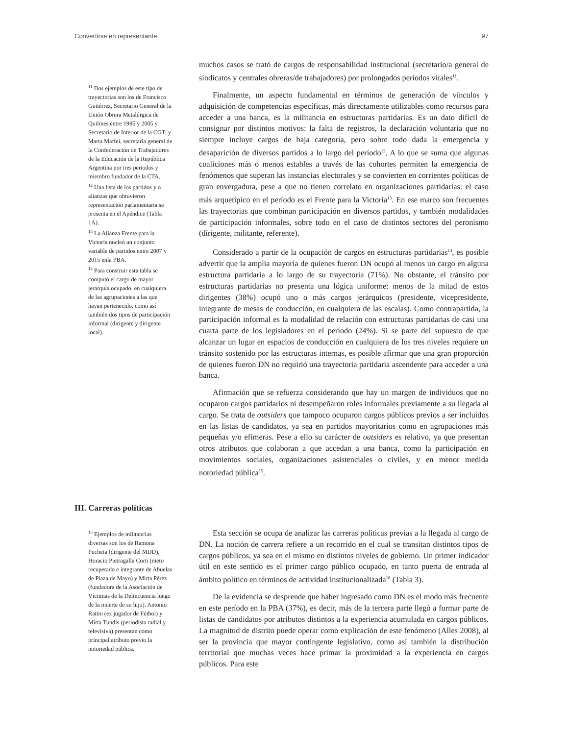Convertirse en representante 97
<sup>11</sup> Dos ejemplos de este tipo de trayectorias son los de Francisco Gutiérrez, Secretario General de la Unión Obrera Metalúrgica de Quilmes entre 1985 y 2005 y Secretario de Interior de la CGT; y Marta Maffei, secretaria general de la Confederación de Trabajadores de la Educación de la República Argentina por tres periodos y miembro fundador de la CTA.
<sup>12</sup> Una lista de los partidos y o alianzas que obtuvieron representación parlamentaria se presenta en el Apéndice (Tabla 1A).
<sup>13</sup> La Alianza Frente para la Victoria nucleó un conjunto variable de partidos entre 2007 y 2015 enla PBA.
<sup>14</sup> Para construir esta tabla se computó el cargo de mayor jerarquía ocupado, en cualquiera de las agrupaciones a las que hayan pertenecido, como así también dos tipos de participación informal (dirigente y dirigente local).
muchos casos se trató de cargos de responsabilidad institucional (secretario/a general de sindicatos y centrales obreras/de trabajadores) por prolongados períodos vitales<sup>11</sup>.
Finalmente, un aspecto fundamental en términos de generación de vínculos y adquisición de competencias específicas, más directamente utilizables como recursos para acceder a una banca, es la militancia en estructuras partidarias. Es un dato difícil de consignar por distintos motivos: la falta de registros, la declaración voluntaria que no siempre incluye cargos de baja categoría, pero sobre todo dada la emergencia y desaparición de diversos partidos a lo largo del período<sup>12</sup>. A lo que se suma que algunas coaliciones más o menos estables a través de las cohortes permiten la emergencia de fenómenos que superan las instancias electorales y se convierten en corrientes políticas de gran envergadura, pese a que no tienen correlato en organizaciones partidarias: el caso más arquetípico en el período es el Frente para la Victoria<sup>13</sup>. En ese marco son frecuentes las trayectorias que combinan participación en diversos partidos, y también modalidades de participación informales, sobre todo en el caso de distintos sectores del peronismo (dirigente, militante, referente).
Considerado a partir de la ocupación de cargos en estructuras partidarias<sup>14</sup>, es posible advertir que la amplia mayoría de quienes fueron DN ocupó al menos un cargo en alguna estructura partidaria a lo largo de su trayectoria (71%). No obstante, el tránsito por estructuras partidarias no presenta una lógica uniforme: menos de la mitad de estos dirigentes (38%) ocupó uno o más cargos jerárquicos (presidente, vicepresidente, integrante de mesas de conducción, en cualquiera de las escalas). Como contrapartida, la participación informal es la modalidad de relación con estructuras partidarias de casi una cuarta parte de los legisladores en el período (24%). Si se parte del supuesto de que alcanzar un lugar en espacios de conducción en cualquiera de los tres niveles requiere un tránsito sostenido por las estructuras internas, es posible afirmar que una gran proporción de quienes fueron DN no requirió una trayectoria partidaria ascendente para acceder a una banca.
Afirmación que se refuerza considerando que hay un margen de individuos que no ocuparon cargos partidarios ni desempeñaron roles informales previamente a su llegada al cargo. Se trata de outsiders que tampoco ocuparon cargos públicos previos a ser incluidos en las listas de candidatos, ya sea en partidos mayoritarios como en agrupaciones más pequeñas y/o efímeras. Pese a ello su carácter de outsiders es relativo, ya que presentan otros atributos que colaboran a que accedan a una banca, como la participación en movimientos sociales, organizaciones asistenciales o civiles, y en menor medida notoriedad pública<sup>15</sup>.
III. Carreras políticas
<sup>15</sup> Ejemplos de militancias diversas son los de Ramona Pucheta (dirigente del MIJD), Horacio Pietragalla Corti (nieto recuperado e integrante de Abuelas de Plaza de Mayo) y Mirta Pérez (fundadora de la Asociación de Víctimas de la Delincuencia luego de la muerte de su hijo). Antonio Rattin (ex jugador de Fútbol) y Mirta Tundis (periodista radial y televisiva) presentan como principal atributo previo la notoriedad pública.
Esta sección se ocupa de analizar las carreras políticas previas a la llegada al cargo de DN. La noción de carrera refiere a un recorrido en el cual se transitan distintos tipos de cargos públicos, ya sea en el mismo en distintos niveles de gobierno. Un primer indicador útil en este sentido es el primer cargo público ocupado, en tanto puerta de entrada al ámbito político en términos de actividad institucionalizada<sup>16</sup> (Tabla 3).
De la evidencia se desprende que haber ingresado como DN es el modo más frecuente en este período en la PBA (37%), es decir, más de la tercera parte llegó a formar parte de listas de candidatos por atributos distintos a la experiencia acumulada en cargos públicos. La magnitud de distrito puede operar como explicación de este fenómeno (Alles 2008), al ser la provincia que mayor contingente legislativo, como así también la distribución territorial que muchas veces hace primar la proximidad a la experiencia en cargos públicos. Para este